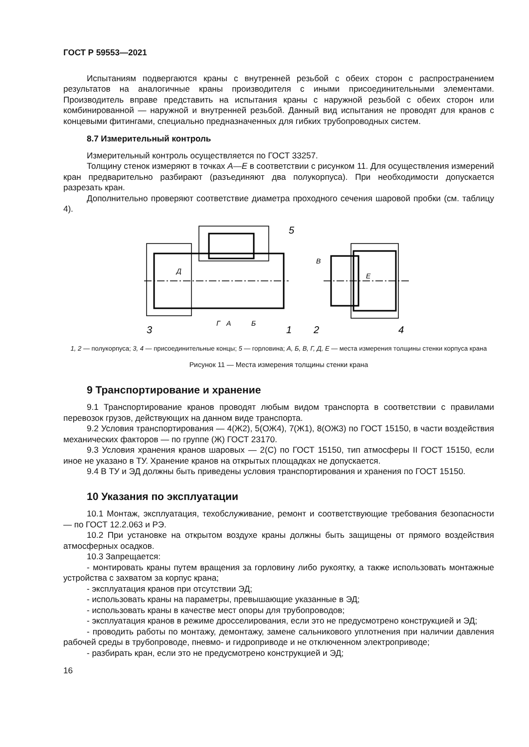ГОСТ Р 59553—2021
Испытаниям подвергаются краны с внутренней резьбой с обеих сторон с распространением результатов на аналогичные краны производителя с иными присоединительными элементами. Производитель вправе представить на испытания краны с наружной резьбой с обеих сторон или комбинированной — наружной и внутренней резьбой. Данный вид испытания не проводят для кранов с концевыми фитингами, специально предназначенных для гибких трубопроводных систем.
8.7 Измерительный контроль
Измерительный контроль осуществляется по ГОСТ 33257.
Толщину стенок измеряют в точках А—Е в соответствии с рисунком 11. Для осуществления измерений кран предварительно разбирают (разъединяют два полукорпуса). При необходимости допускается разрезать кран.
Дополнительно проверяют соответствие диаметра проходного сечения шаровой пробки (см. таблицу 4).
3
1
2
4
5
Г
А
Б
Д
В
Е
1, 2 — полукорпуса; 3, 4 — присоединительные концы; 5 — горловина; А, Б, В, Г, Д, Е — места измерения толщины стенки корпуса крана
Рисунок 11 — Места измерения толщины стенки крана
9 Транспортирование и хранение
9.1 Транспортирование кранов проводят любым видом транспорта в соответствии с правилами перевозок грузов, действующих на данном виде транспорта.
9.2 Условия транспортирования — 4(Ж2), 5(ОЖ4), 7(Ж1), 8(ОЖ3) по ГОСТ 15150, в части воздействия механических факторов — по группе (Ж) ГОСТ 23170.
9.3 Условия хранения кранов шаровых — 2(С) по ГОСТ 15150, тип атмосферы II ГОСТ 15150, если иное не указано в ТУ. Хранение кранов на открытых площадках не допускается.
9.4 В ТУ и ЭД должны быть приведены условия транспортирования и хранения по ГОСТ 15150.
10 Указания по эксплуатации
10.1 Монтаж, эксплуатация, техобслуживание, ремонт и соответствующие требования безопасности — по ГОСТ 12.2.063 и РЭ.
10.2 При установке на открытом воздухе краны должны быть защищены от прямого воздействия атмосферных осадков.
10.3 Запрещается:
- монтировать краны путем вращения за горловину либо рукоятку, а также использовать монтажные устройства с захватом за корпус крана;
- эксплуатация кранов при отсутствии ЭД;
- использовать краны на параметры, превышающие указанные в ЭД;
- использовать краны в качестве мест опоры для трубопроводов;
- эксплуатация кранов в режиме дросселирования, если это не предусмотрено конструкцией и ЭД;
- проводить работы по монтажу, демонтажу, замене сальникового уплотнения при наличии давления рабочей среды в трубопроводе, пневмо- и гидроприводе и не отключенном электроприводе;
- разбирать кран, если это не предусмотрено конструкцией и ЭД;
16